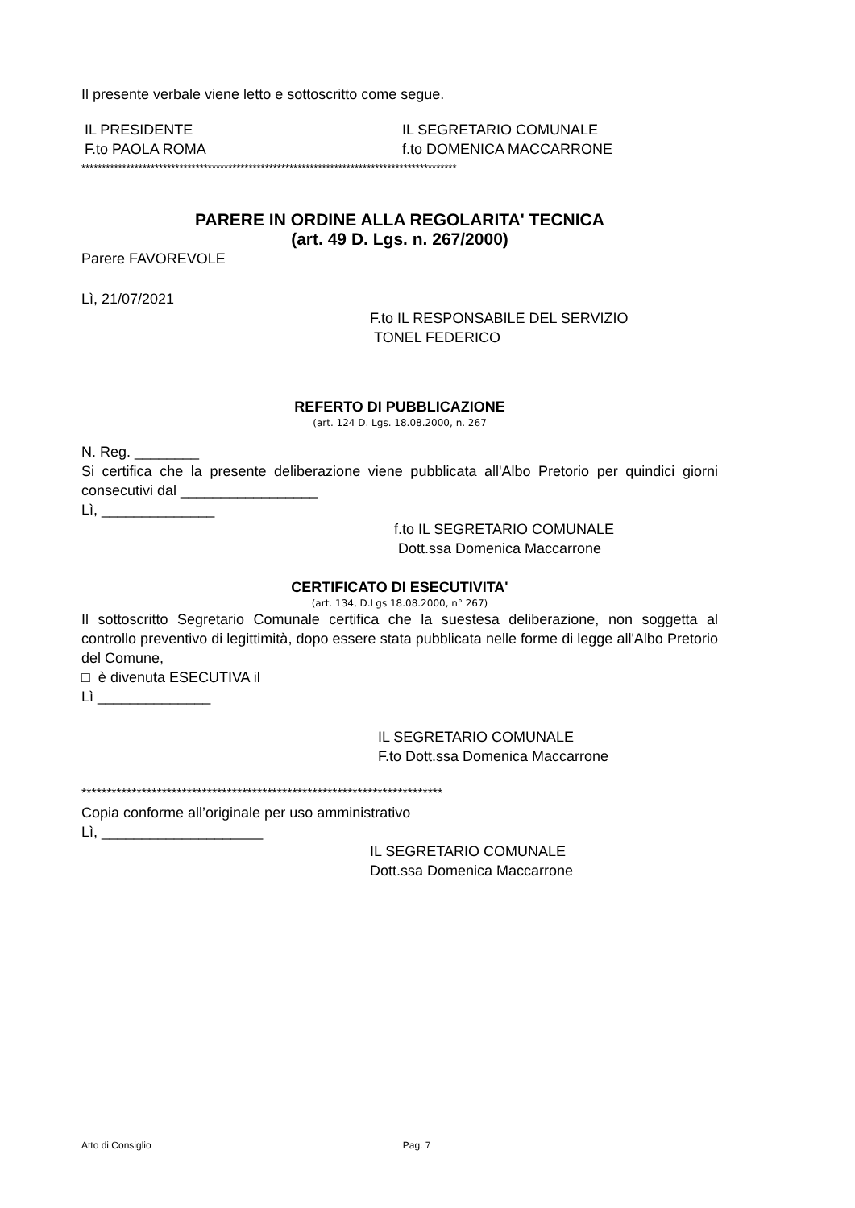Il presente verbale viene letto e sottoscritto come segue.
IL PRESIDENTE
F.to PAOLA ROMA
IL SEGRETARIO COMUNALE
f.to DOMENICA MACCARRONE
********************************************************************************************
PARERE IN ORDINE ALLA REGOLARITA' TECNICA
(art. 49 D. Lgs. n. 267/2000)
Parere FAVOREVOLE
Lì, 21/07/2021
F.to IL RESPONSABILE DEL SERVIZIO
TONEL FEDERICO
REFERTO DI PUBBLICAZIONE
(art. 124 D. Lgs. 18.08.2000, n. 267
N. Reg. ________
Si certifica che la presente deliberazione viene pubblicata all'Albo Pretorio per quindici giorni consecutivi dal _________________
Lì, ______________
f.to IL SEGRETARIO COMUNALE
Dott.ssa Domenica Maccarrone
CERTIFICATO DI ESECUTIVITA'
(art. 134, D.Lgs 18.08.2000, n° 267)
Il sottoscritto Segretario Comunale certifica che la suestesa deliberazione, non soggetta al controllo preventivo di legittimità, dopo essere stata pubblicata nelle forme di legge all'Albo Pretorio del Comune,
□ è divenuta ESECUTIVA il
Lì ______________
IL SEGRETARIO COMUNALE
F.to Dott.ssa Domenica Maccarrone
************************************************************************
Copia conforme all’originale per uso amministrativo
Lì, ____________________
IL SEGRETARIO COMUNALE
Dott.ssa Domenica Maccarrone
Atto di Consiglio Pag. 7